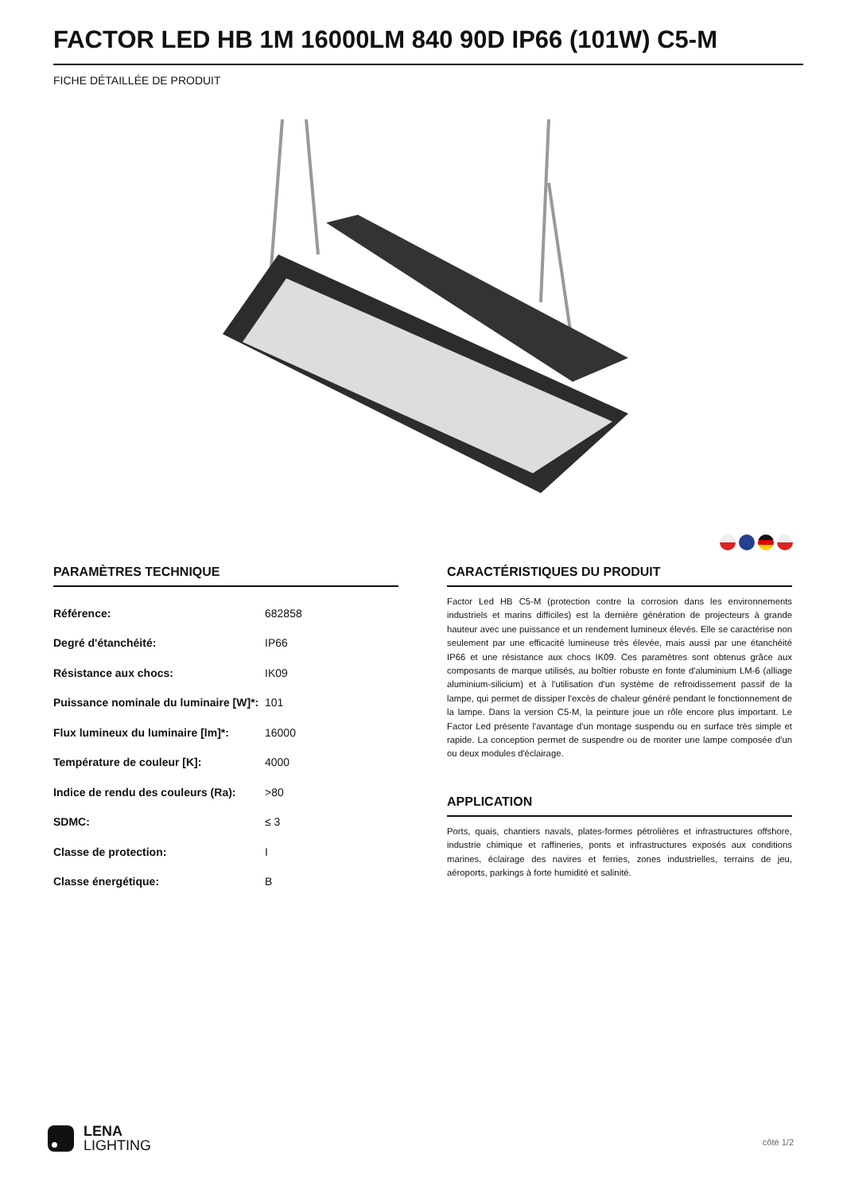FACTOR LED HB 1M 16000LM 840 90D IP66 (101W) C5-M
FICHE DÉTAILLÉE DE PRODUIT
PARAMÈTRES TECHNIQUE
| Référence: | 682858 |
| Degré d'étanchéité: | IP66 |
| Résistance aux chocs: | IK09 |
| Puissance nominale du luminaire [W]*: | 101 |
| Flux lumineux du luminaire [lm]*: | 16000 |
| Température de couleur [K]: | 4000 |
| Indice de rendu des couleurs (Ra): | >80 |
| SDMC: | ≤ 3 |
| Classe de protection: | I |
| Classe énergétique: | B |
CARACTÉRISTIQUES DU PRODUIT
Factor Led HB C5-M (protection contre la corrosion dans les environnements industriels et marins difficiles) est la dernière génération de projecteurs à grande hauteur avec une puissance et un rendement lumineux élevés. Elle se caractérise non seulement par une efficacité lumineuse très élevée, mais aussi par une étanchéité IP66 et une résistance aux chocs IK09. Ces paramètres sont obtenus grâce aux composants de marque utilisés, au boîtier robuste en fonte d'aluminium LM-6 (alliage aluminium-silicium) et à l'utilisation d'un système de refroidissement passif de la lampe, qui permet de dissiper l'excès de chaleur généré pendant le fonctionnement de la lampe. Dans la version C5-M, la peinture joue un rôle encore plus important. Le Factor Led présente l'avantage d'un montage suspendu ou en surface très simple et rapide. La conception permet de suspendre ou de monter une lampe composée d'un ou deux modules d'éclairage.
APPLICATION
Ports, quais, chantiers navals, plates-formes pétrolières et infrastructures offshore, industrie chimique et raffineries, ponts et infrastructures exposés aux conditions marines, éclairage des navires et ferries, zones industrielles, terrains de jeu, aéroports, parkings à forte humidité et salinité.
LENA
LIGHTING
côté 1/2